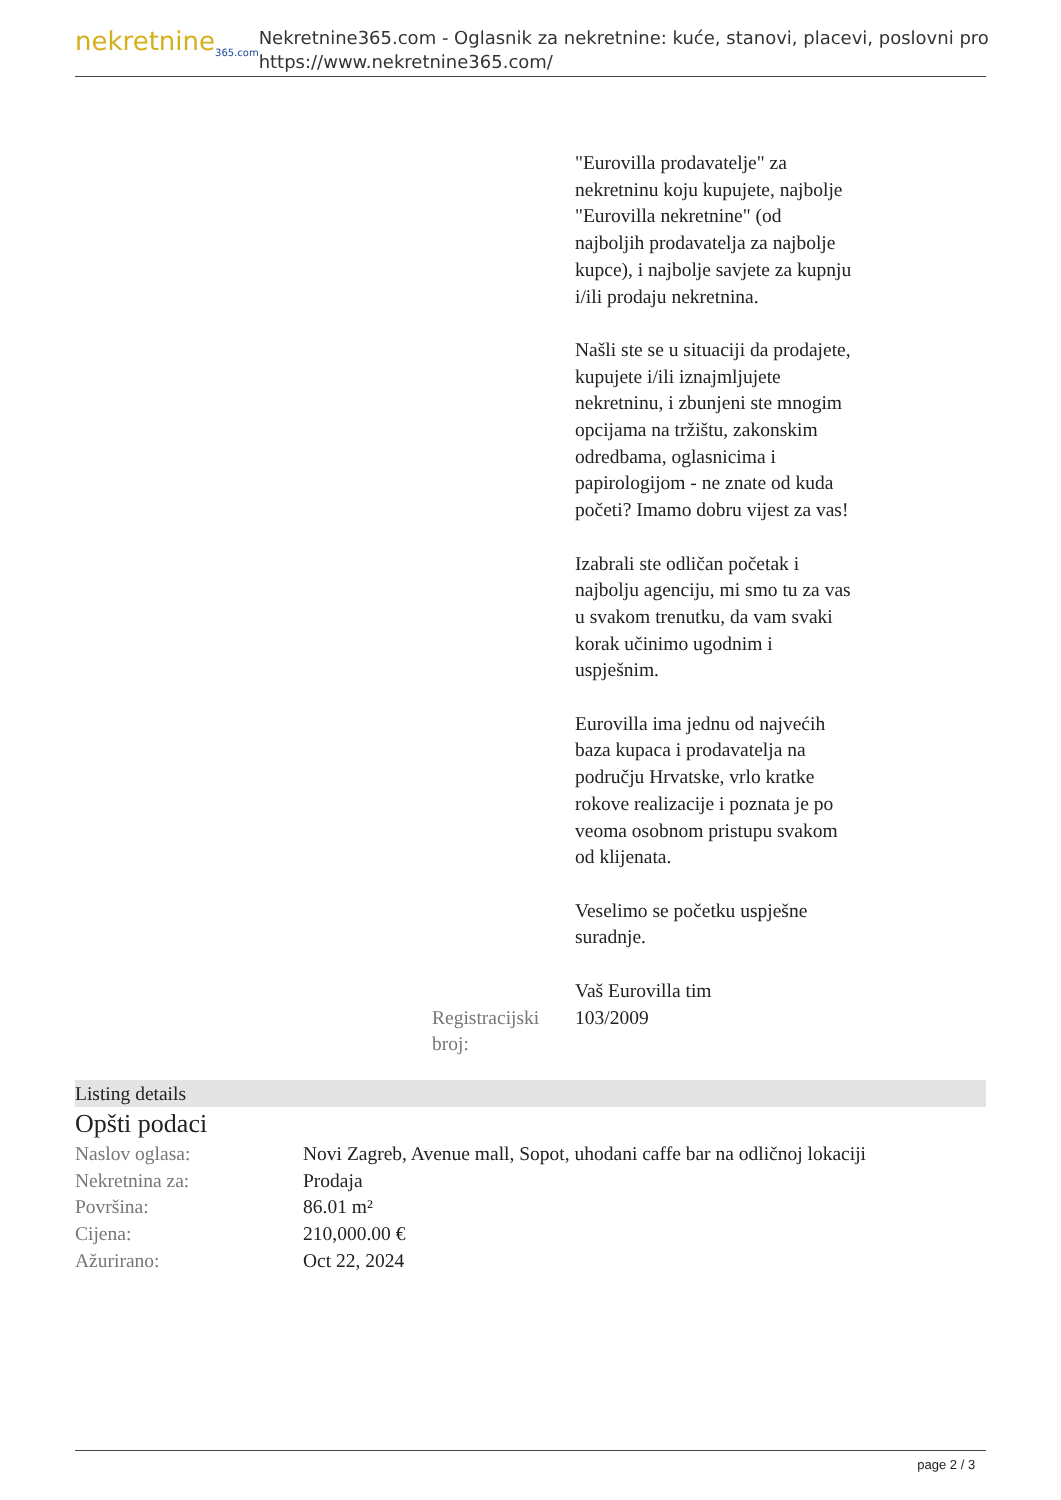nekretnine<sub>365.com</sub>
Nekretnine365.com - Oglasnik za nekretnine: kuće, stanovi, placevi, poslovni pro
https://www.nekretnine365.com/
"Eurovilla prodavatelje" za nekretninu koju kupujete, najbolje "Eurovilla nekretnine" (od najboljih prodavatelja za najbolje kupce), i najbolje savjete za kupnju i/ili prodaju nekretnina.
Našli ste se u situaciji da prodajete, kupujete i/ili iznajmljujete nekretninu, i zbunjeni ste mnogim opcijama na tržištu, zakonskim odredbama, oglasnicima i papirologijom - ne znate od kuda početi? Imamo dobru vijest za vas!
Izabrali ste odličan početak i najbolju agenciju, mi smo tu za vas u svakom trenutku, da vam svaki korak učinimo ugodnim i uspješnim.
Eurovilla ima jednu od najvećih baza kupaca i prodavatelja na području Hrvatske, vrlo kratke rokove realizacije i poznata je po veoma osobnom pristupu svakom od klijenata.
Veselimo se početku uspješne suradnje.
Vaš Eurovilla tim
Registracijski broj:
103/2009
Listing details
Opšti podaci
| Naslov oglasa: | Novi Zagreb, Avenue mall, Sopot, uhodani caffe bar na odličnoj lokaciji |
| Nekretnina za: | Prodaja |
| Površina: | 86.01 m² |
| Cijena: | 210,000.00 € |
| Ažurirano: | Oct 22, 2024 |
page 2 / 3